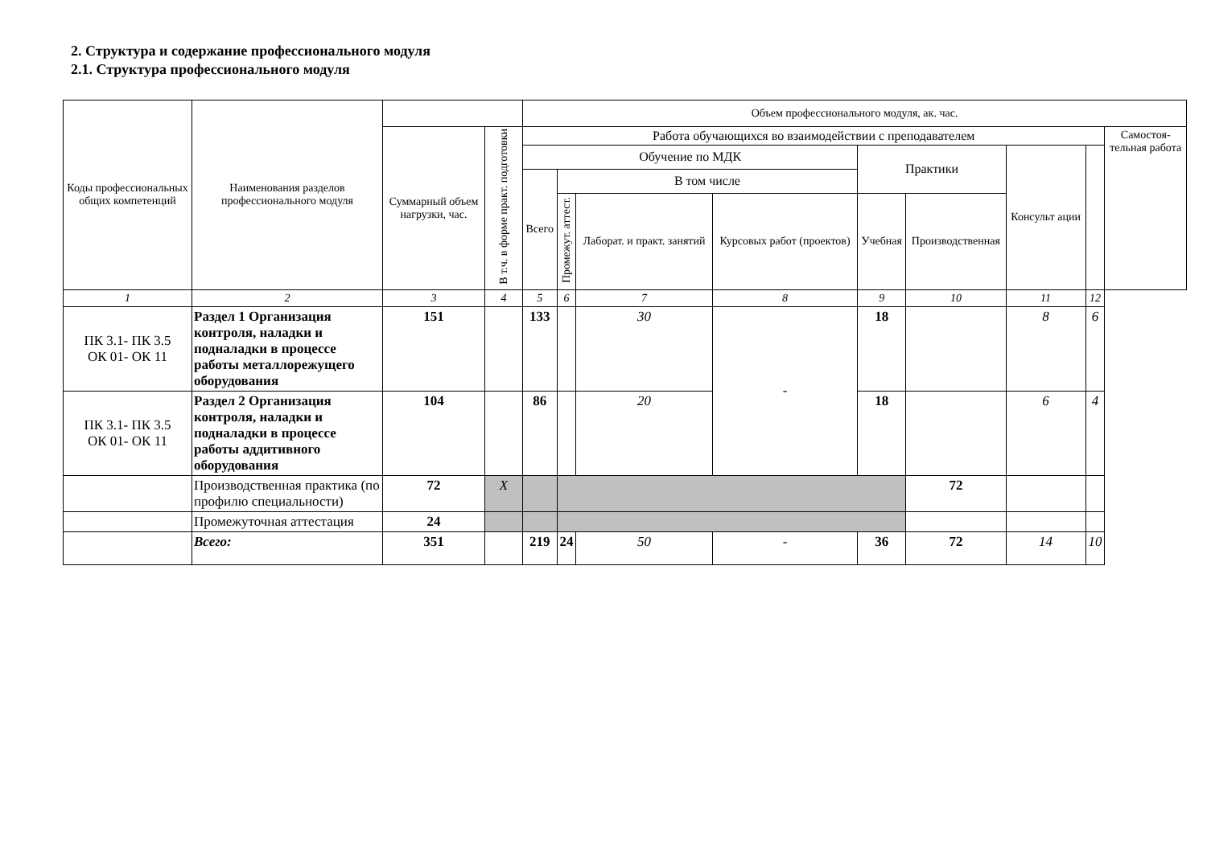2. Структура и содержание профессионального модуля
2.1. Структура профессионального модуля
| Коды профессиональных общих компетенций | Наименования разделов профессионального модуля | | | Объем профессионального модуля, ак. час. | | | | | | | | |
| --- | --- | --- | --- | --- | --- | --- | --- | --- | --- | --- | --- | --- |
| | | Суммарный объем нагрузки, час. | В т.ч. в форме практ. подготовки | Работа обучающихся во взаимодействии с преподавателем | | | | | | | | Самостоя- тельная работа |
| | | | | Обучение по МДК | | | | Практики | | Консульт ации | | |
| | | | | Всего | В том числе | | | | | | | |
| | | | | | Промежут. аттест. | Лаборат. и практ. занятий | Курсовых работ (проектов) | Учебная | Производственная | | | |
| 1 | 2 | 3 | 4 | 5 | 6 | 7 | 8 | 9 | 10 | 11 | 12 | |
| ПК 3.1- ПК 3.5 ОК 01- ОК 11 | Раздел 1 Организация контроля, наладки и подналадки в процессе работы металлорежущего оборудования | 151 | | 133 | | 30 | - | 18 | | 8 | 6 | |
| ПК 3.1- ПК 3.5 ОК 01- ОК 11 | Раздел 2 Организация контроля, наладки и подналадки в процессе работы аддитивного оборудования | 104 | | 86 | | 20 | | 18 | | 6 | 4 | |
| | Производственная практика (по профилю специальности) | 72 | X | | | | | | 72 | | | |
| | Промежуточная аттестация | 24 | | | | | | | | | | |
| | Всего: | 351 | | 219 | 24 | 50 | - | 36 | 72 | 14 | 10 | |